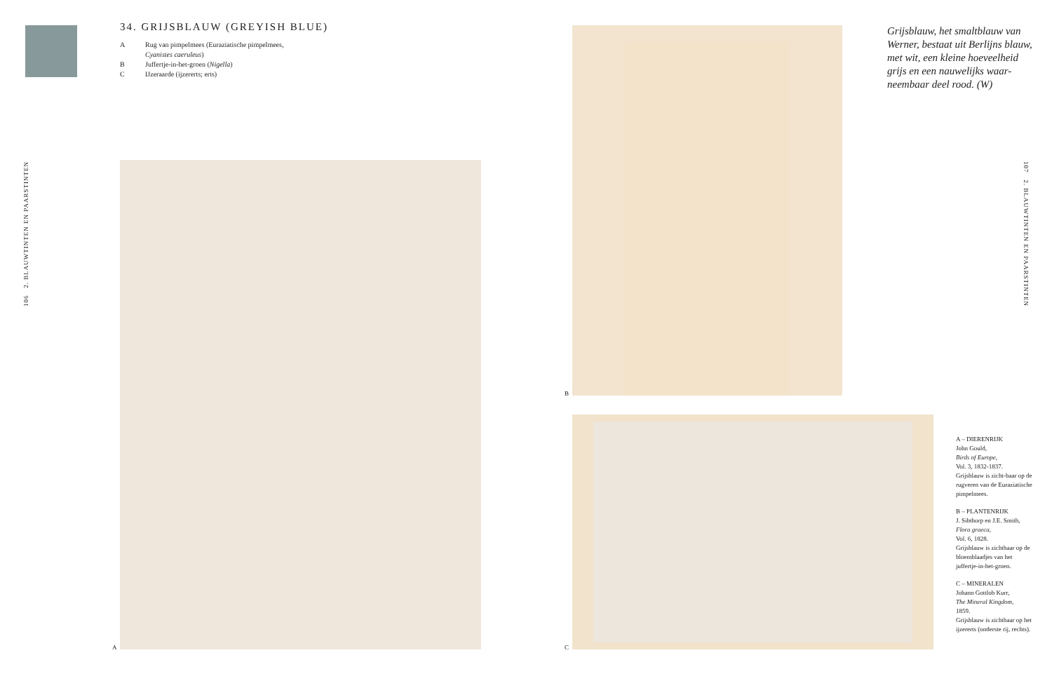106 2. BLAUWTINTEN EN PAARSTINTEN
34. GRIJSBLAUW (GREYISH BLUE)
A Rug van pimpelmees (Euraziatische pimpelmees,
Cyanistes caeruleus)
B Juffertje-in-het-groen (Nigella)
C IJzeraarde (ijzererts; erts)
A
B
C
Grijsblauw, het smaltblauw van Werner, bestaat uit Berlijns blauw, met wit, een kleine hoeveelheid grijs en een nauwelijks waar-neembaar deel rood. (W)
107 2. BLAUWTINTEN EN PAARSTINTEN
A – DIERENRIJK
John Gould,
Birds of Europe,
Vol. 3, 1832-1837.
Grijsblauw is zicht-baar op de rugveren van de Euraziatische pimpelmees.
B – PLANTENRIJK
J. Sibthorp en J.E. Smith,
Flora graeca,
Vol. 6, 1828.
Grijsblauw is zichtbaar op de bloemblaadjes van het juffertje-in-het-groen.
C – MINERALEN
Johann Gottlob Kurr,
The Mineral Kingdom,
1859.
Grijsblauw is zichtbaar op het ijzererts (onderste rij, rechts).